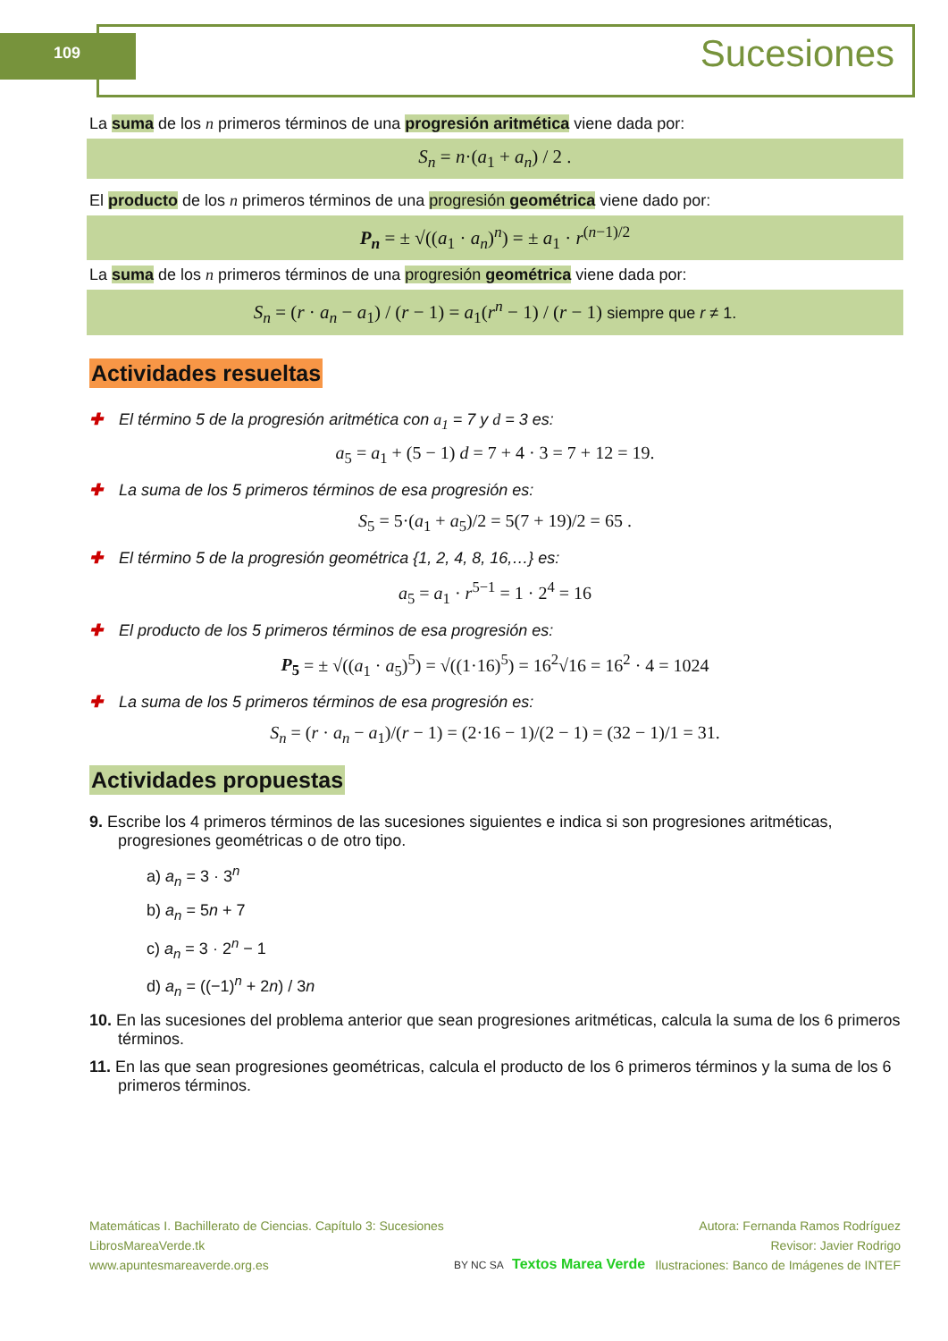109 Sucesiones
La suma de los n primeros términos de una progresión aritmética viene dada por:
S<sub>n</sub> = n·(a<sub>1</sub> + a<sub>n</sub>) / 2 .
El producto de los n primeros términos de una progresión geométrica viene dado por:
P<sub>n</sub> = ± √((a<sub>1</sub> · a<sub>n</sub>)<sup>n</sup>) = ± a<sub>1</sub> · r<sup>(n−1)/2</sup>
La suma de los n primeros términos de una progresión geométrica viene dada por:
S<sub>n</sub> = (r · a<sub>n</sub> − a<sub>1</sub>) / (r − 1) = a<sub>1</sub>(r<sup>n</sup> − 1) / (r − 1) siempre que r ≠ 1.
Actividades resueltas
✚ El término 5 de la progresión aritmética con a<sub>1</sub> = 7 y d = 3 es:
a<sub>5</sub> = a<sub>1</sub> + (5 − 1) d = 7 + 4 · 3 = 7 + 12 = 19.
✚ La suma de los 5 primeros términos de esa progresión es:
S<sub>5</sub> = 5·(a<sub>1</sub> + a<sub>5</sub>)/2 = 5(7 + 19)/2 = 65 .
✚ El término 5 de la progresión geométrica {1, 2, 4, 8, 16,…} es:
a<sub>5</sub> = a<sub>1</sub> · r<sup>5−1</sup> = 1 · 2<sup>4</sup> = 16
✚ El producto de los 5 primeros términos de esa progresión es:
P<sub>5</sub> = ± √((a<sub>1</sub> · a<sub>5</sub>)<sup>5</sup>) = √((1·16)<sup>5</sup>) = 16<sup>2</sup>√16 = 16<sup>2</sup> · 4 = 1024
✚ La suma de los 5 primeros términos de esa progresión es:
S<sub>n</sub> = (r · a<sub>n</sub> − a<sub>1</sub>)/(r − 1) = (2·16 − 1)/(2 − 1) = (32 − 1)/1 = 31.
Actividades propuestas
9. Escribe los 4 primeros términos de las sucesiones siguientes e indica si son progresiones aritméticas, progresiones geométricas o de otro tipo.
a) a<sub>n</sub> = 3 · 3<sup>n</sup>
b) a<sub>n</sub> = 5n + 7
c) a<sub>n</sub> = 3 · 2<sup>n</sup> − 1
d) a<sub>n</sub> = ((−1)<sup>n</sup> + 2n) / 3n
10. En las sucesiones del problema anterior que sean progresiones aritméticas, calcula la suma de los 6 primeros términos.
11. En las que sean progresiones geométricas, calcula el producto de los 6 primeros términos y la suma de los 6 primeros términos.
Matemáticas I. Bachillerato de Ciencias. Capítulo 3: Sucesiones
LibrosMareaVerde.tk
www.apuntesmareaverde.org.es
BY NC SA Textos Marea Verde Autora: Fernanda Ramos Rodríguez
Revisor: Javier Rodrigo
Ilustraciones: Banco de Imágenes de INTEF